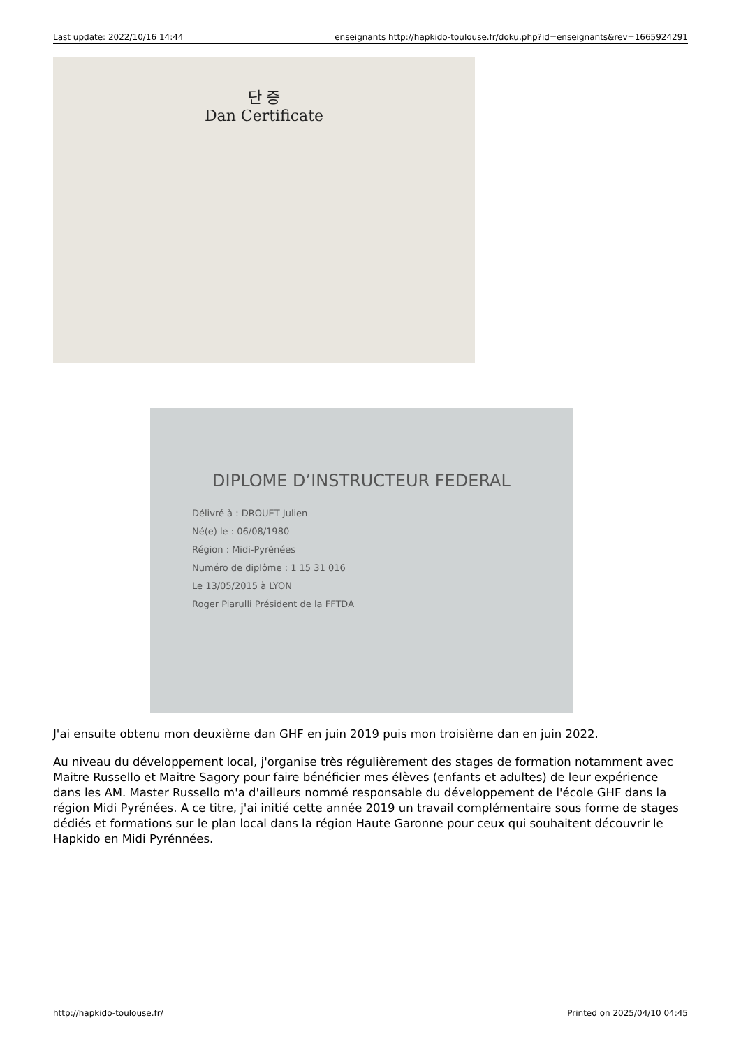Last update: 2022/10/16 14:44 enseignants http://hapkido-toulouse.fr/doku.php?id=enseignants&rev=1665924291
단 증
Dan Certificate
DIPLOME D’INSTRUCTEUR FEDERAL
Délivré à : DROUET Julien
Né(e) le : 06/08/1980
Région : Midi-Pyrénées
Numéro de diplôme : 1 15 31 016
Le 13/05/2015 à LYON
Roger Piarulli Président de la FFTDA
J'ai ensuite obtenu mon deuxième dan GHF en juin 2019 puis mon troisième dan en juin 2022.
Au niveau du développement local, j'organise très régulièrement des stages de formation notamment avec Maitre Russello et Maitre Sagory pour faire bénéficier mes élèves (enfants et adultes) de leur expérience dans les AM. Master Russello m'a d'ailleurs nommé responsable du développement de l'école GHF dans la région Midi Pyrénées. A ce titre, j'ai initié cette année 2019 un travail complémentaire sous forme de stages dédiés et formations sur le plan local dans la région Haute Garonne pour ceux qui souhaitent découvrir le Hapkido en Midi Pyrénnées.
http://hapkido-toulouse.fr/ Printed on 2025/04/10 04:45